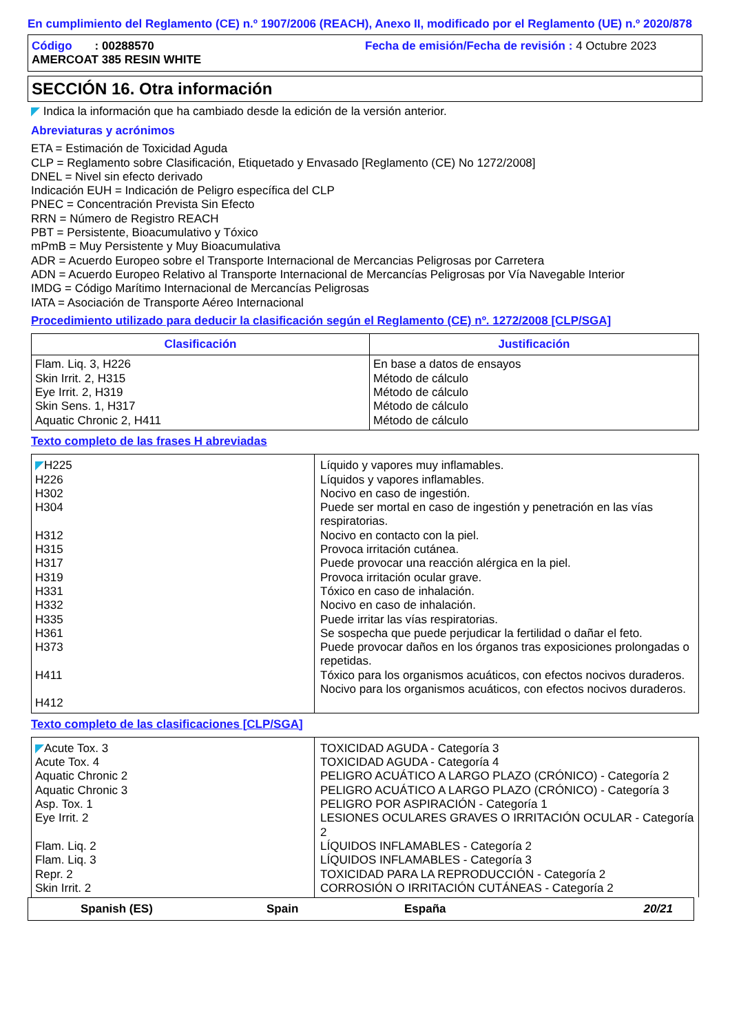En cumplimiento del Reglamento (CE) n.º 1907/2006 (REACH), Anexo II, modificado por el Reglamento (UE) n.º 2020/878
Código : 00288570
Fecha de emisión/Fecha de revisión : 4 Octubre 2023
AMERCOAT 385 RESIN WHITE
SECCIÓN 16. Otra información
◤ Indica la información que ha cambiado desde la edición de la versión anterior.
Abreviaturas y acrónimos
ETA = Estimación de Toxicidad Aguda
CLP = Reglamento sobre Clasificación, Etiquetado y Envasado [Reglamento (CE) No 1272/2008]
DNEL = Nivel sin efecto derivado
Indicación EUH = Indicación de Peligro específica del CLP
PNEC = Concentración Prevista Sin Efecto
RRN = Número de Registro REACH
PBT = Persistente, Bioacumulativo y Tóxico
mPmB = Muy Persistente y Muy Bioacumulativa
ADR = Acuerdo Europeo sobre el Transporte Internacional de Mercancias Peligrosas por Carretera
ADN = Acuerdo Europeo Relativo al Transporte Internacional de Mercancías Peligrosas por Vía Navegable Interior
IMDG = Código Marítimo Internacional de Mercancías Peligrosas
IATA = Asociación de Transporte Aéreo Internacional
Procedimiento utilizado para deducir la clasificación según el Reglamento (CE) nº. 1272/2008 [CLP/SGA]
| Clasificación | Justificación |
| --- | --- |
| Flam. Liq. 3, H226 Skin Irrit. 2, H315 Eye Irrit. 2, H319 Skin Sens. 1, H317 Aquatic Chronic 2, H411 | En base a datos de ensayos Método de cálculo Método de cálculo Método de cálculo Método de cálculo |
Texto completo de las frases H abreviadas
| ◤ H225 H226 H302 H304 H312 H315 H317 H319 H331 H332 H335 H361 H373 H411 H412 | Líquido y vapores muy inflamables. Líquidos y vapores inflamables. Nocivo en caso de ingestión. Puede ser mortal en caso de ingestión y penetración en las vías respiratorias. Nocivo en contacto con la piel. Provoca irritación cutánea. Puede provocar una reacción alérgica en la piel. Provoca irritación ocular grave. Tóxico en caso de inhalación. Nocivo en caso de inhalación. Puede irritar las vías respiratorias. Se sospecha que puede perjudicar la fertilidad o dañar el feto. Puede provocar daños en los órganos tras exposiciones prolongadas o repetidas. Tóxico para los organismos acuáticos, con efectos nocivos duraderos. Nocivo para los organismos acuáticos, con efectos nocivos duraderos. |
Texto completo de las clasificaciones [CLP/SGA]
| ◤ Acute Tox. 3 Acute Tox. 4 Aquatic Chronic 2 Aquatic Chronic 3 Asp. Tox. 1 Eye Irrit. 2 Flam. Liq. 2 Flam. Liq. 3 Repr. 2 Skin Irrit. 2 | TOXICIDAD AGUDA - Categoría 3 TOXICIDAD AGUDA - Categoría 4 PELIGRO ACUÁTICO A LARGO PLAZO (CRÓNICO) - Categoría 2 PELIGRO ACUÁTICO A LARGO PLAZO (CRÓNICO) - Categoría 3 PELIGRO POR ASPIRACIÓN - Categoría 1 LESIONES OCULARES GRAVES O IRRITACIÓN OCULAR - Categoría 2 LÍQUIDOS INFLAMABLES - Categoría 2 LÍQUIDOS INFLAMABLES - Categoría 3 TOXICIDAD PARA LA REPRODUCCIÓN - Categoría 2 CORROSIÓN O IRRITACIÓN CUTÁNEAS - Categoría 2 |
Spanish (ES) Spain España 20/21